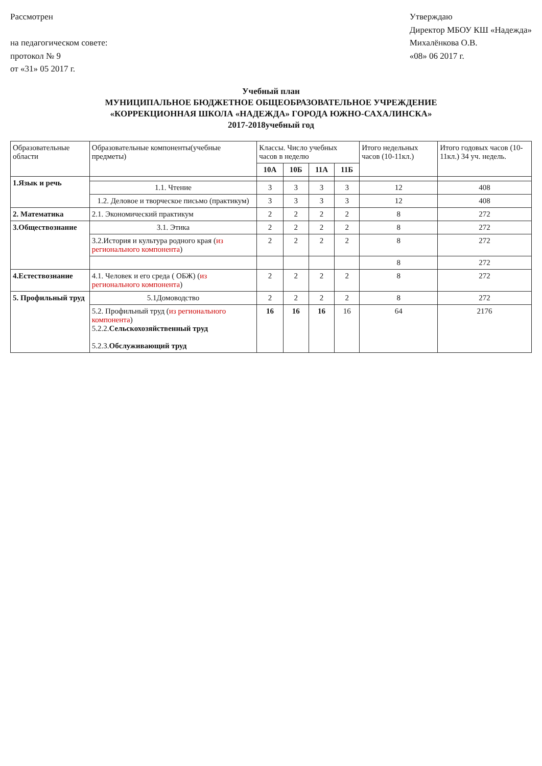Рассмотрен
на педагогическом совете:
протокол № 9
от «31» 05 2017 г.
Утверждаю
Директор МБОУ КШ «Надежда»
Михалёнкова О.В.
«08» 06 2017 г.
Учебный план
МУНИЦИПАЛЬНОЕ БЮДЖЕТНОЕ ОБЩЕОБРАЗОВАТЕЛЬНОЕ УЧРЕЖДЕНИЕ
«КОРРЕКЦИОННАЯ ШКОЛА «НАДЕЖДА» ГОРОДА ЮЖНО-САХАЛИНСКА»
2017-2018учебный год
| Образовательные области | Образовательные компоненты(учебные предметы) | Классы. Число учебных часов в неделю | | | | Итого недельных часов (10-11кл.) | Итого годовых часов (10-11кл.) 34 уч. недель. |
| --- | --- | --- | --- | --- | --- | --- | --- |
| | | 10А | 10Б | 11А | 11Б | | |
| 1.Язык и речь | | | | | | | |
| | 1.1. Чтение | 3 | 3 | 3 | 3 | 12 | 408 |
| | 1.2. Деловое и творческое письмо (практикум) | 3 | 3 | 3 | 3 | 12 | 408 |
| 2. Математика | 2.1. Экономический практикум | 2 | 2 | 2 | 2 | 8 | 272 |
| 3.Обществознание | 3.1. Этика | 2 | 2 | 2 | 2 | 8 | 272 |
| | 3.2.История и культура родного края ( из регионального компонента ) | 2 | 2 | 2 | 2 | 8 | 272 |
| | | | | | | 8 | 272 |
| 4.Естествознание | 4.1. Человек и его среда ( ОБЖ) ( из регионального компонента ) | 2 | 2 | 2 | 2 | 8 | 272 |
| 5. Профильный труд | 5.1Домоводство | 2 | 2 | 2 | 2 | 8 | 272 |
| | 5.2. Профильный труд ( из регионального компонента ) 5.2.2. Сельскохозяйственный труд 5.2.3. Обслуживающий труд | 16 | 16 | 16 | 16 | 64 | 2176 |